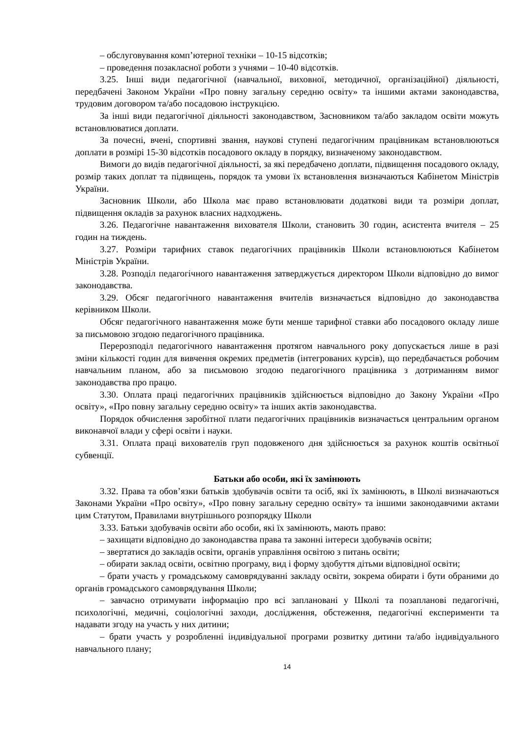– обслуговування комп’ютерної техніки – 10-15 відсотків;
– проведення позакласної роботи з учнями – 10-40 відсотків.
3.25. Інші види педагогічної (навчальної, виховної, методичної, організаційної) діяльності, передбачені Законом України «Про повну загальну середню освіту» та іншими актами законодавства, трудовим договором та/або посадовою інструкцією.
За інші види педагогічної діяльності законодавством, Засновником та/або закладом освіти можуть встановлюватися доплати.
За почесні, вчені, спортивні звання, наукові ступені педагогічним працівникам встановлюються доплати в розмірі 15-30 відсотків посадового окладу в порядку, визначеному законодавством.
Вимоги до видів педагогічної діяльності, за які передбачено доплати, підвищення посадового окладу, розмір таких доплат та підвищень, порядок та умови їх встановлення визначаються Кабінетом Міністрів України.
Засновник Школи, або Школа має право встановлювати додаткові види та розміри доплат, підвищення окладів за рахунок власних надходжень.
3.26. Педагогічне навантаження вихователя Школи, становить 30 годин, асистента вчителя – 25 годин на тиждень.
3.27. Розміри тарифних ставок педагогічних працівників Школи встановлюються Кабінетом Міністрів України.
3.28. Розподіл педагогічного навантаження затверджується директором Школи відповідно до вимог законодавства.
3.29. Обсяг педагогічного навантаження вчителів визначається відповідно до законодавства керівником Школи.
Обсяг педагогічного навантаження може бути менше тарифної ставки або посадового окладу лише за письмовою згодою педагогічного працівника.
Перерозподіл педагогічного навантаження протягом навчального року допускається лише в разі зміни кількості годин для вивчення окремих предметів (інтегрованих курсів), що передбачається робочим навчальним планом, або за письмовою згодою педагогічного працівника з дотриманням вимог законодавства про працю.
3.30. Оплата праці педагогічних працівників здійснюється відповідно до Закону України «Про освіту», «Про повну загальну середню освіту» та інших актів законодавства.
Порядок обчислення заробітної плати педагогічних працівників визначається центральним органом виконавчої влади у сфері освіти і науки.
3.31. Оплата праці вихователів груп подовженого дня здійснюється за рахунок коштів освітньої субвенції.
Батьки або особи, які їх замінюють
3.32. Права та обов’язки батьків здобувачів освіти та осіб, які їх замінюють, в Школі визначаються Законами України «Про освіту», «Про повну загальну середню освіту» та іншими законодавчими актами цим Статутом, Правилами внутрішнього розпорядку Школи
3.33. Батьки здобувачів освіти або особи, які їх замінюють, мають право:
– захищати відповідно до законодавства права та законні інтереси здобувачів освіти;
– звертатися до закладів освіти, органів управління освітою з питань освіти;
– обирати заклад освіти, освітню програму, вид і форму здобуття дітьми відповідної освіти;
– брати участь у громадському самоврядуванні закладу освіти, зокрема обирати і бути обраними до органів громадського самоврядування Школи;
– завчасно отримувати інформацію про всі заплановані у Школі та позапланові педагогічні, психологічні, медичні, соціологічні заходи, дослідження, обстеження, педагогічні експерименти та надавати згоду на участь у них дитини;
– брати участь у розробленні індивідуальної програми розвитку дитини та/або індивідуального навчального плану;
14